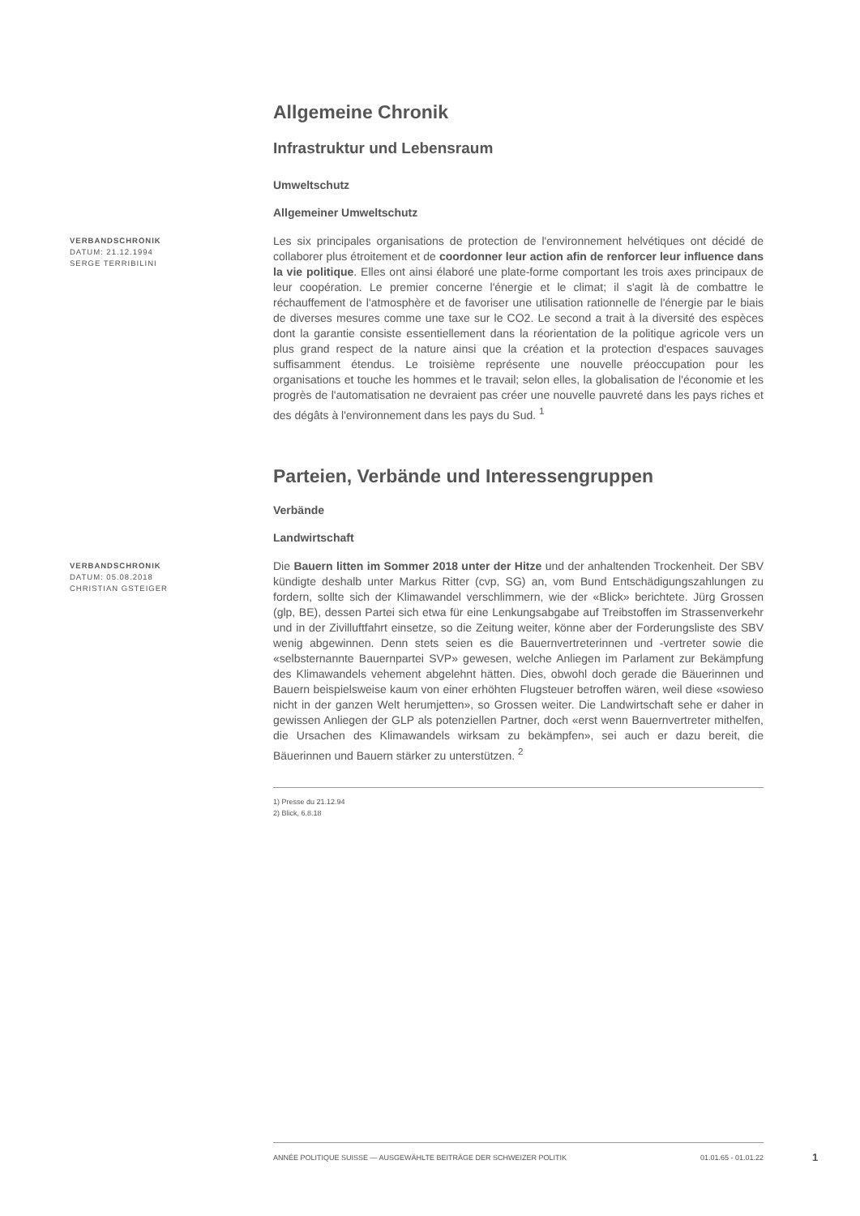Allgemeine Chronik
Infrastruktur und Lebensraum
Umweltschutz
Allgemeiner Umweltschutz
VERBANDSCHRONIK
DATUM: 21.12.1994
SERGE TERRIBILINI
Les six principales organisations de protection de l'environnement helvétiques ont décidé de collaborer plus étroitement et de coordonner leur action afin de renforcer leur influence dans la vie politique. Elles ont ainsi élaboré une plate-forme comportant les trois axes principaux de leur coopération. Le premier concerne l'énergie et le climat; il s'agit là de combattre le réchauffement de l'atmosphère et de favoriser une utilisation rationnelle de l'énergie par le biais de diverses mesures comme une taxe sur le CO2. Le second a trait à la diversité des espèces dont la garantie consiste essentiellement dans la réorientation de la politique agricole vers un plus grand respect de la nature ainsi que la création et la protection d'espaces sauvages suffisamment étendus. Le troisième représente une nouvelle préoccupation pour les organisations et touche les hommes et le travail; selon elles, la globalisation de l'économie et les progrès de l'automatisation ne devraient pas créer une nouvelle pauvreté dans les pays riches et des dégâts à l'environnement dans les pays du Sud. <sup>1</sup>
Parteien, Verbände und Interessengruppen
Verbände
Landwirtschaft
VERBANDSCHRONIK
DATUM: 05.08.2018
CHRISTIAN GSTEIGER
Die Bauern litten im Sommer 2018 unter der Hitze und der anhaltenden Trockenheit. Der SBV kündigte deshalb unter Markus Ritter (cvp, SG) an, vom Bund Entschädigungszahlungen zu fordern, sollte sich der Klimawandel verschlimmern, wie der «Blick» berichtete. Jürg Grossen (glp, BE), dessen Partei sich etwa für eine Lenkungsabgabe auf Treibstoffen im Strassenverkehr und in der Zivilluftfahrt einsetze, so die Zeitung weiter, könne aber der Forderungsliste des SBV wenig abgewinnen. Denn stets seien es die Bauernvertreterinnen und -vertreter sowie die «selbsternannte Bauernpartei SVP» gewesen, welche Anliegen im Parlament zur Bekämpfung des Klimawandels vehement abgelehnt hätten. Dies, obwohl doch gerade die Bäuerinnen und Bauern beispielsweise kaum von einer erhöhten Flugsteuer betroffen wären, weil diese «sowieso nicht in der ganzen Welt herumjetten», so Grossen weiter. Die Landwirtschaft sehe er daher in gewissen Anliegen der GLP als potenziellen Partner, doch «erst wenn Bauernvertreter mithelfen, die Ursachen des Klimawandels wirksam zu bekämpfen», sei auch er dazu bereit, die Bäuerinnen und Bauern stärker zu unterstützen. <sup>2</sup>
1) Presse du 21.12.94
2) Blick, 6.8.18
ANNÉE POLITIQUE SUISSE — AUSGEWÄHLTE BEITRÄGE DER SCHWEIZER POLITIK 01.01.65 - 01.01.22
1